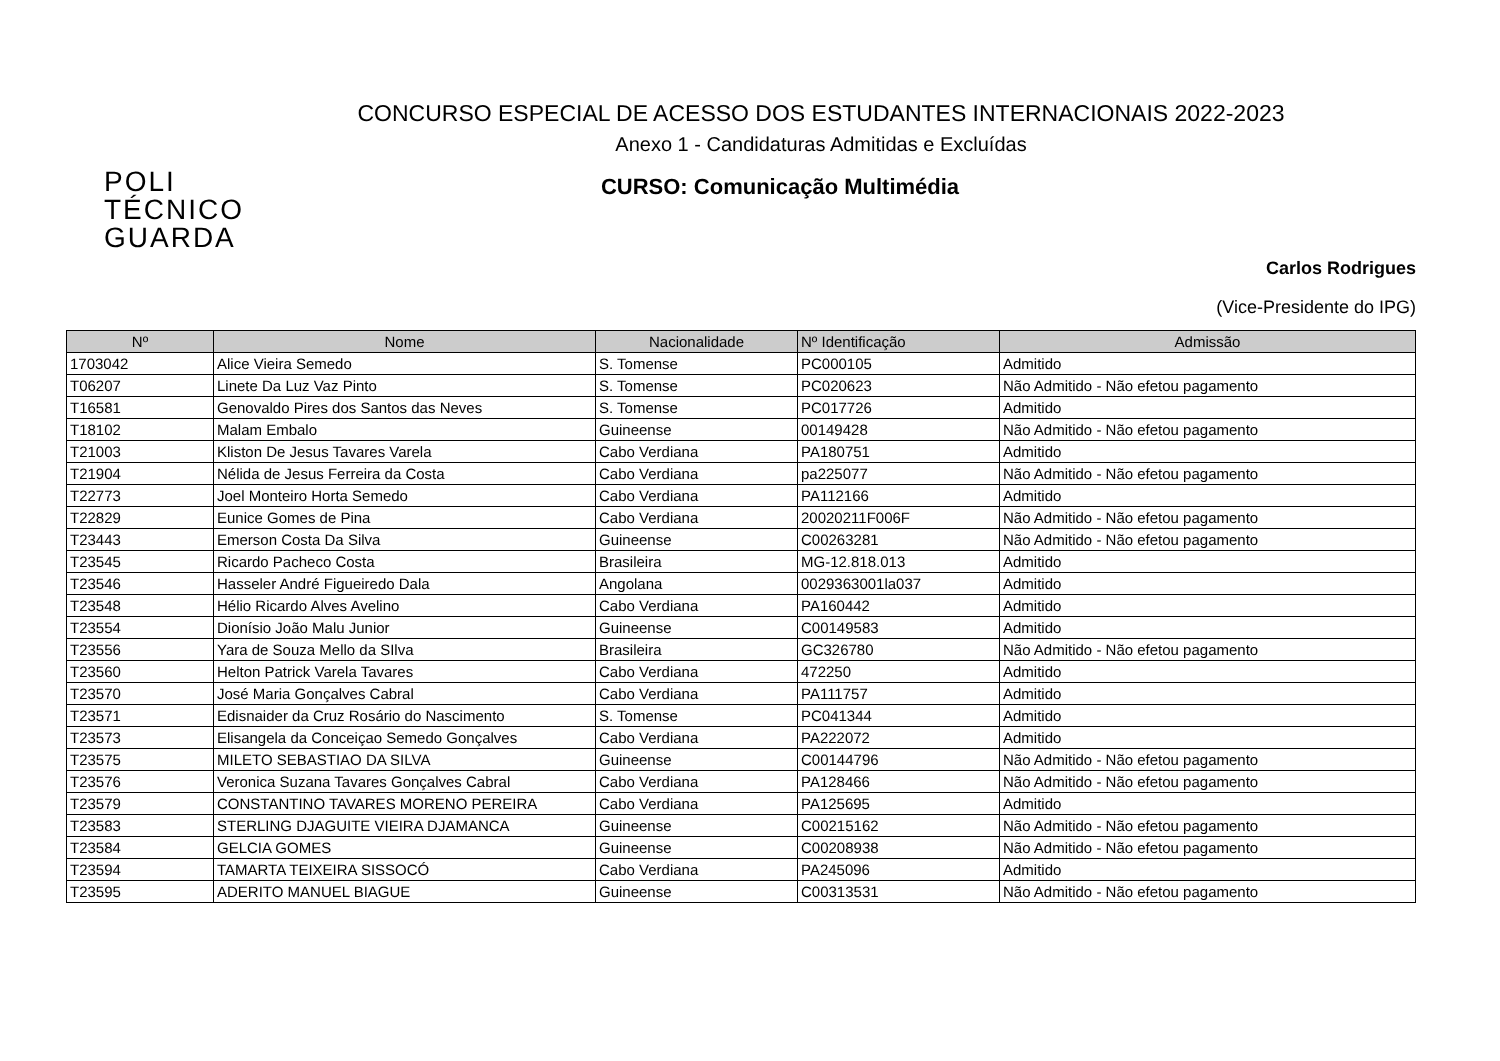CONCURSO ESPECIAL DE ACESSO DOS ESTUDANTES INTERNACIONAIS 2022-2023
Anexo 1 - Candidaturas Admitidas e Excluídas
POLI
TÉCNICO
GUARDA
CURSO: Comunicação Multimédia
Carlos Rodrigues
(Vice-Presidente do IPG)
| Nº | Nome | Nacionalidade | Nº Identificação | Admissão |
| --- | --- | --- | --- | --- |
| 1703042 | Alice Vieira Semedo | S. Tomense | PC000105 | Admitido |
| T06207 | Linete Da Luz Vaz Pinto | S. Tomense | PC020623 | Não Admitido - Não efetou pagamento |
| T16581 | Genovaldo Pires dos Santos das Neves | S. Tomense | PC017726 | Admitido |
| T18102 | Malam Embalo | Guineense | 00149428 | Não Admitido - Não efetou pagamento |
| T21003 | Kliston De Jesus Tavares Varela | Cabo Verdiana | PA180751 | Admitido |
| T21904 | Nélida de Jesus Ferreira da Costa | Cabo Verdiana | pa225077 | Não Admitido - Não efetou pagamento |
| T22773 | Joel Monteiro Horta Semedo | Cabo Verdiana | PA112166 | Admitido |
| T22829 | Eunice Gomes de Pina | Cabo Verdiana | 20020211F006F | Não Admitido - Não efetou pagamento |
| T23443 | Emerson Costa Da Silva | Guineense | C00263281 | Não Admitido - Não efetou pagamento |
| T23545 | Ricardo Pacheco Costa | Brasileira | MG-12.818.013 | Admitido |
| T23546 | Hasseler André Figueiredo Dala | Angolana | 0029363001la037 | Admitido |
| T23548 | Hélio Ricardo Alves Avelino | Cabo Verdiana | PA160442 | Admitido |
| T23554 | Dionísio João Malu Junior | Guineense | C00149583 | Admitido |
| T23556 | Yara de Souza Mello da SIlva | Brasileira | GC326780 | Não Admitido - Não efetou pagamento |
| T23560 | Helton Patrick Varela Tavares | Cabo Verdiana | 472250 | Admitido |
| T23570 | José Maria Gonçalves Cabral | Cabo Verdiana | PA111757 | Admitido |
| T23571 | Edisnaider da Cruz Rosário do Nascimento | S. Tomense | PC041344 | Admitido |
| T23573 | Elisangela da Conceiçao Semedo Gonçalves | Cabo Verdiana | PA222072 | Admitido |
| T23575 | MILETO SEBASTIAO DA SILVA | Guineense | C00144796 | Não Admitido - Não efetou pagamento |
| T23576 | Veronica Suzana Tavares Gonçalves Cabral | Cabo Verdiana | PA128466 | Não Admitido - Não efetou pagamento |
| T23579 | CONSTANTINO TAVARES MORENO PEREIRA | Cabo Verdiana | PA125695 | Admitido |
| T23583 | STERLING DJAGUITE VIEIRA DJAMANCA | Guineense | C00215162 | Não Admitido - Não efetou pagamento |
| T23584 | GELCIA GOMES | Guineense | C00208938 | Não Admitido - Não efetou pagamento |
| T23594 | TAMARTA TEIXEIRA SISSOCÓ | Cabo Verdiana | PA245096 | Admitido |
| T23595 | ADERITO MANUEL BIAGUE | Guineense | C00313531 | Não Admitido - Não efetou pagamento |